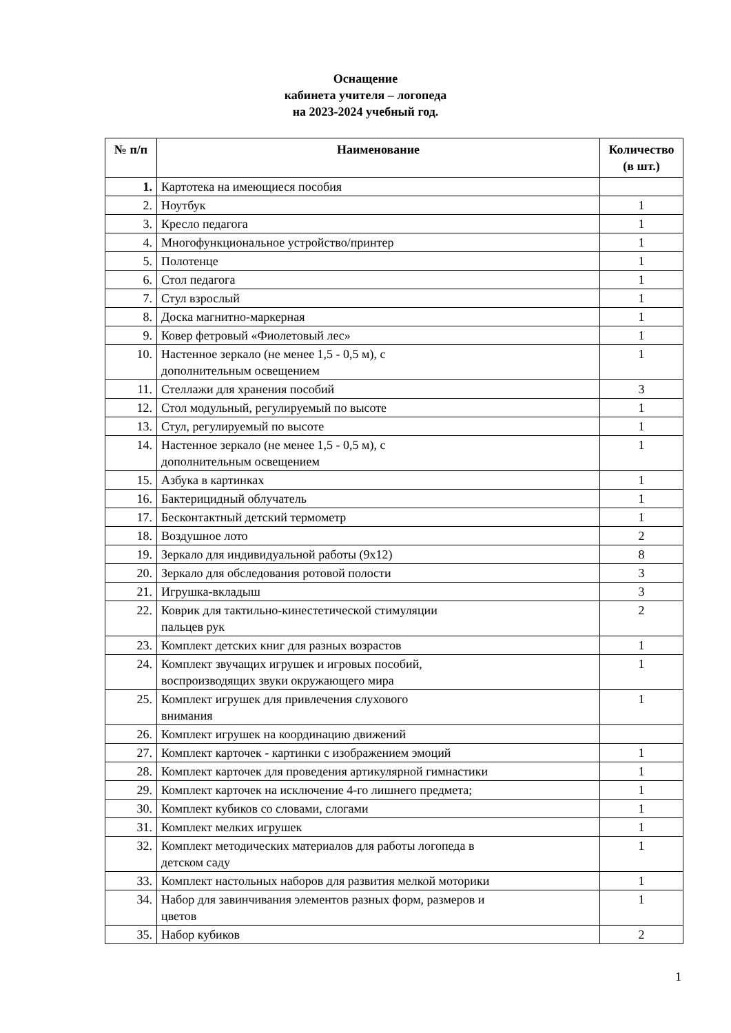Оснащение
кабинета учителя – логопеда
на 2023-2024 учебный год.
| № п/п | Наименование | Количество (в шт.) |
| --- | --- | --- |
| 1. | Картотека на имеющиеся пособия | |
| 2. | Ноутбук | 1 |
| 3. | Кресло педагога | 1 |
| 4. | Многофункциональное устройство/принтер | 1 |
| 5. | Полотенце | 1 |
| 6. | Стол педагога | 1 |
| 7. | Стул взрослый | 1 |
| 8. | Доска магнитно-маркерная | 1 |
| 9. | Ковер фетровый «Фиолетовый лес» | 1 |
| 10. | Настенное зеркало (не менее 1,5 - 0,5 м), с дополнительным освещением | 1 |
| 11. | Стеллажи для хранения пособий | 3 |
| 12. | Стол модульный, регулируемый по высоте | 1 |
| 13. | Стул, регулируемый по высоте | 1 |
| 14. | Настенное зеркало (не менее 1,5 - 0,5 м), с дополнительным освещением | 1 |
| 15. | Азбука в картинках | 1 |
| 16. | Бактерицидный облучатель | 1 |
| 17. | Бесконтактный детский термометр | 1 |
| 18. | Воздушное лото | 2 |
| 19. | Зеркало для индивидуальной работы (9х12) | 8 |
| 20. | Зеркало для обследования ротовой полости | 3 |
| 21. | Игрушка-вкладыш | 3 |
| 22. | Коврик для тактильно-кинестетической стимуляции пальцев рук | 2 |
| 23. | Комплект детских книг для разных возрастов | 1 |
| 24. | Комплект звучащих игрушек и игровых пособий, воспроизводящих звуки окружающего мира | 1 |
| 25. | Комплект игрушек для привлечения слухового внимания | 1 |
| 26. | Комплект игрушек на координацию движений | |
| 27. | Комплект карточек - картинки с изображением эмоций | 1 |
| 28. | Комплект карточек для проведения артикулярной гимнастики | 1 |
| 29. | Комплект карточек на исключение 4-го лишнего предмета; | 1 |
| 30. | Комплект кубиков со словами, слогами | 1 |
| 31. | Комплект мелких игрушек | 1 |
| 32. | Комплект методических материалов для работы логопеда в детском саду | 1 |
| 33. | Комплект настольных наборов для развития мелкой моторики | 1 |
| 34. | Набор для завинчивания элементов разных форм, размеров и цветов | 1 |
| 35. | Набор кубиков | 2 |
1